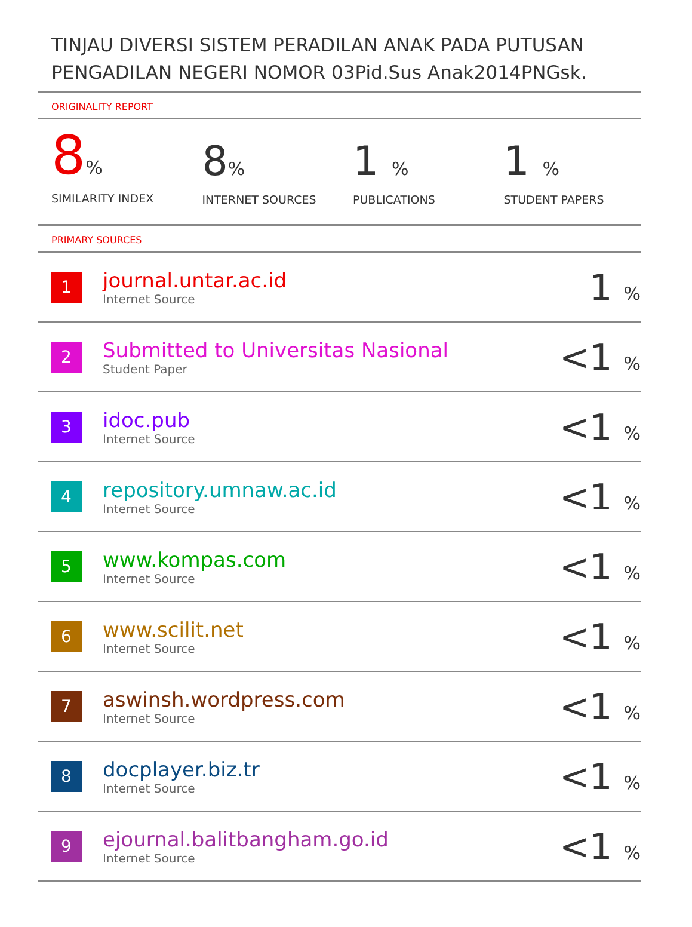TINJAU DIVERSI SISTEM PERADILAN ANAK PADA PUTUSAN PENGADILAN NEGERI NOMOR 03Pid.Sus Anak2014PNGsk.
ORIGINALITY REPORT
8%
SIMILARITY INDEX
8%
INTERNET SOURCES
1 %
PUBLICATIONS
1 %
STUDENT PAPERS
PRIMARY SOURCES
| 1 | journal.untar.ac.id Internet Source | 1 % |
| 2 | Submitted to Universitas Nasional Student Paper | <1 % |
| 3 | idoc.pub Internet Source | <1 % |
| 4 | repository.umnaw.ac.id Internet Source | <1 % |
| 5 | www.kompas.com Internet Source | <1 % |
| 6 | www.scilit.net Internet Source | <1 % |
| 7 | aswinsh.wordpress.com Internet Source | <1 % |
| 8 | docplayer.biz.tr Internet Source | <1 % |
| 9 | ejournal.balitbangham.go.id Internet Source | <1 % |